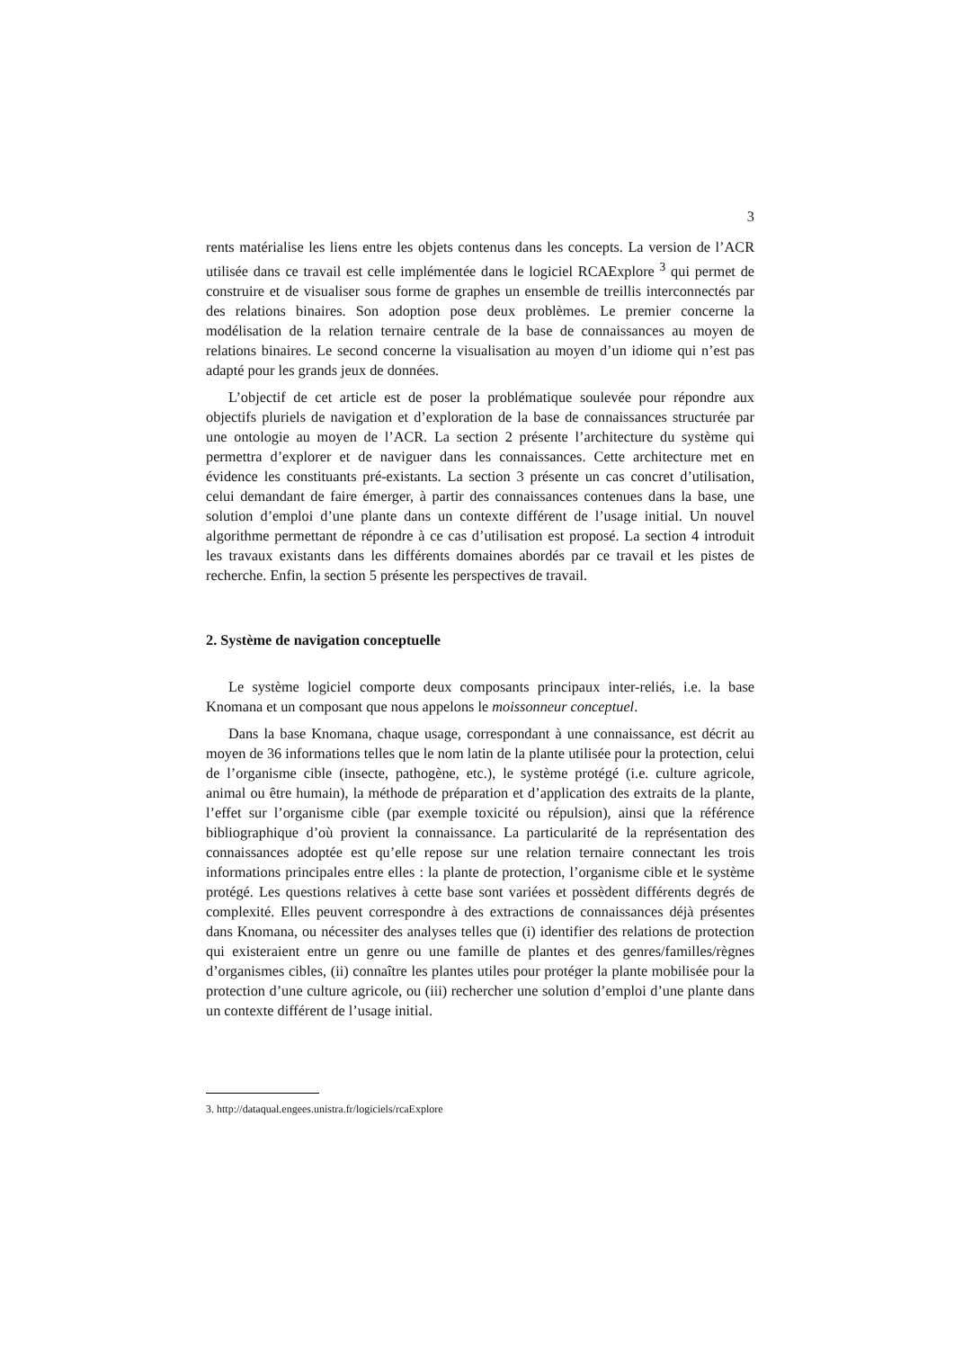3
rents matérialise les liens entre les objets contenus dans les concepts. La version de l’ACR utilisée dans ce travail est celle implémentée dans le logiciel RCAExplore <sup>3</sup> qui permet de construire et de visualiser sous forme de graphes un ensemble de treillis interconnectés par des relations binaires. Son adoption pose deux problèmes. Le premier concerne la modélisation de la relation ternaire centrale de la base de connaissances au moyen de relations binaires. Le second concerne la visualisation au moyen d’un idiome qui n’est pas adapté pour les grands jeux de données.
L’objectif de cet article est de poser la problématique soulevée pour répondre aux objectifs pluriels de navigation et d’exploration de la base de connaissances structurée par une ontologie au moyen de l’ACR. La section 2 présente l’architecture du système qui permettra d’explorer et de naviguer dans les connaissances. Cette architecture met en évidence les constituants pré-existants. La section 3 présente un cas concret d’utilisation, celui demandant de faire émerger, à partir des connaissances contenues dans la base, une solution d’emploi d’une plante dans un contexte différent de l’usage initial. Un nouvel algorithme permettant de répondre à ce cas d’utilisation est proposé. La section 4 introduit les travaux existants dans les différents domaines abordés par ce travail et les pistes de recherche. Enfin, la section 5 présente les perspectives de travail.
2. Système de navigation conceptuelle
Le système logiciel comporte deux composants principaux inter-reliés, i.e. la base Knomana et un composant que nous appelons le moissonneur conceptuel.
Dans la base Knomana, chaque usage, correspondant à une connaissance, est décrit au moyen de 36 informations telles que le nom latin de la plante utilisée pour la protection, celui de l’organisme cible (insecte, pathogène, etc.), le système protégé (i.e. culture agricole, animal ou être humain), la méthode de préparation et d’application des extraits de la plante, l’effet sur l’organisme cible (par exemple toxicité ou répulsion), ainsi que la référence bibliographique d’où provient la connaissance. La particularité de la représentation des connaissances adoptée est qu’elle repose sur une relation ternaire connectant les trois informations principales entre elles : la plante de protection, l’organisme cible et le système protégé. Les questions relatives à cette base sont variées et possèdent différents degrés de complexité. Elles peuvent correspondre à des extractions de connaissances déjà présentes dans Knomana, ou nécessiter des analyses telles que (i) identifier des relations de protection qui existeraient entre un genre ou une famille de plantes et des genres/familles/règnes d’organismes cibles, (ii) connaître les plantes utiles pour protéger la plante mobilisée pour la protection d’une culture agricole, ou (iii) rechercher une solution d’emploi d’une plante dans un contexte différent de l’usage initial.
3. http://dataqual.engees.unistra.fr/logiciels/rcaExplore